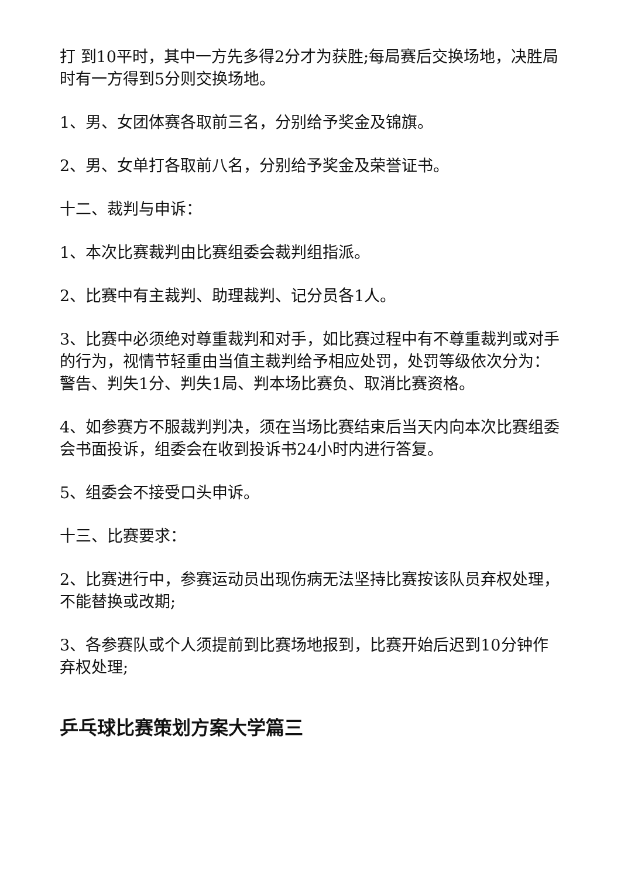打 到10平时，其中一方先多得2分才为获胜;每局赛后交换场地，决胜局时有一方得到5分则交换场地。
1、男、女团体赛各取前三名，分别给予奖金及锦旗。
2、男、女单打各取前八名，分别给予奖金及荣誉证书。
十二、裁判与申诉：
1、本次比赛裁判由比赛组委会裁判组指派。
2、比赛中有主裁判、助理裁判、记分员各1人。
3、比赛中必须绝对尊重裁判和对手，如比赛过程中有不尊重裁判或对手的行为，视情节轻重由当值主裁判给予相应处罚，处罚等级依次分为：警告、判失1分、判失1局、判本场比赛负、取消比赛资格。
4、如参赛方不服裁判判决，须在当场比赛结束后当天内向本次比赛组委会书面投诉，组委会在收到投诉书24小时内进行答复。
5、组委会不接受口头申诉。
十三、比赛要求：
2、比赛进行中，参赛运动员出现伤病无法坚持比赛按该队员弃权处理，不能替换或改期;
3、各参赛队或个人须提前到比赛场地报到，比赛开始后迟到10分钟作弃权处理;
乒乓球比赛策划方案大学篇三